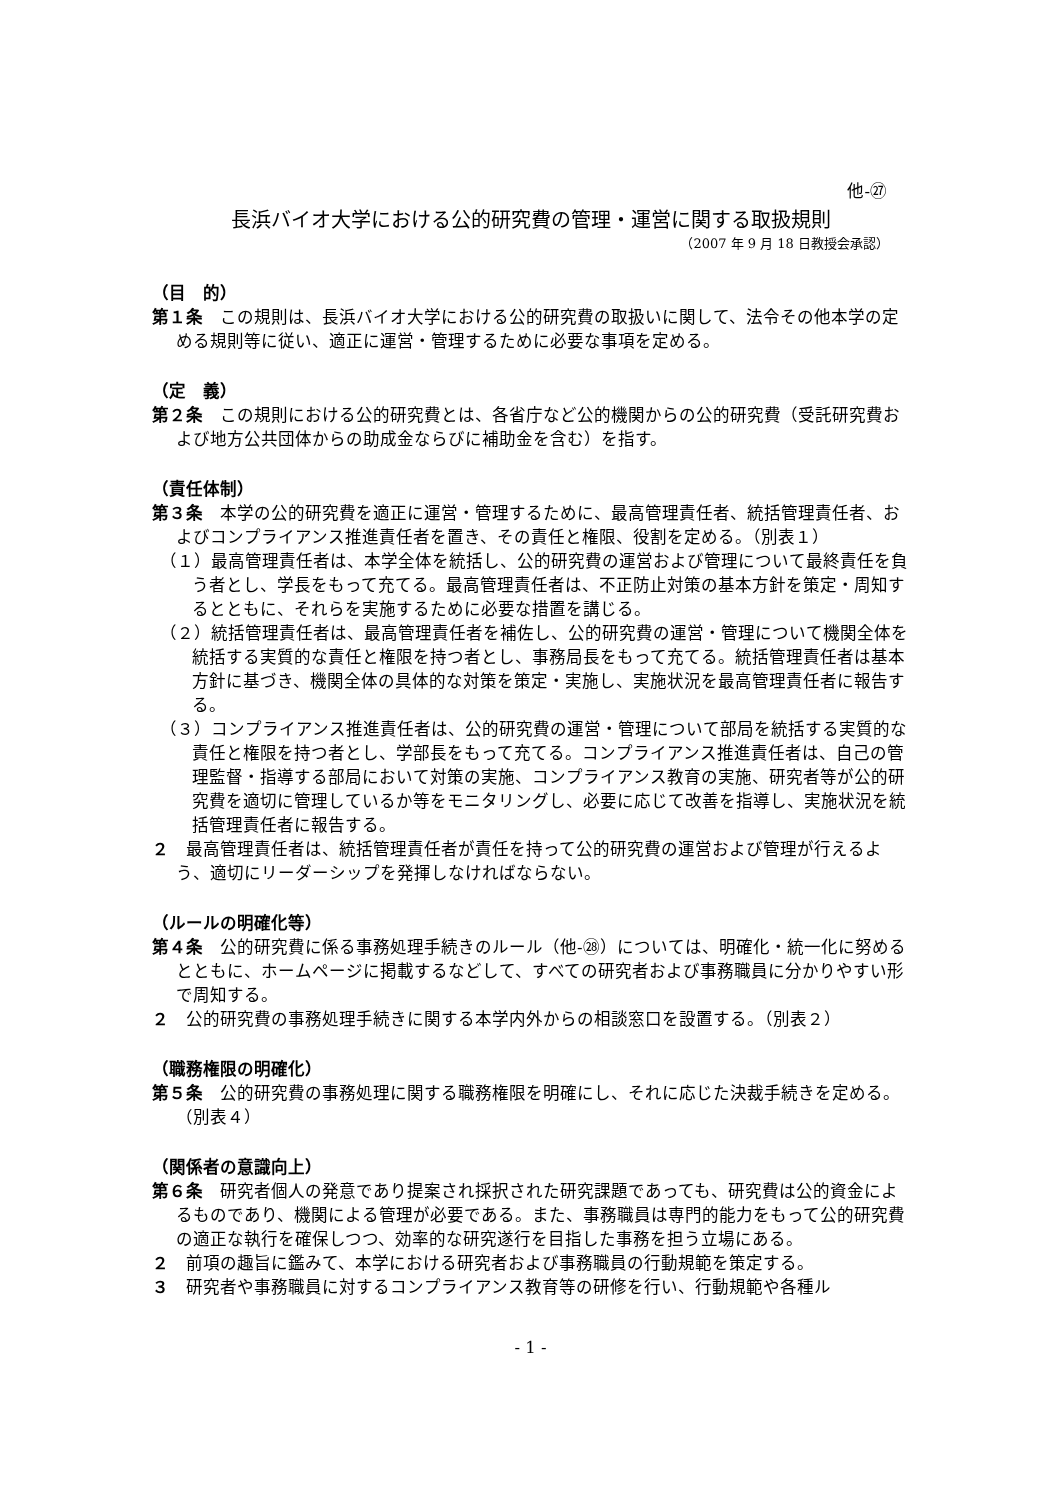他-㉗
長浜バイオ大学における公的研究費の管理・運営に関する取扱規則
（2007 年 9 月 18 日教授会承認）
（目　的）
第１条　この規則は、長浜バイオ大学における公的研究費の取扱いに関して、法令その他本学の定める規則等に従い、適正に運営・管理するために必要な事項を定める。
（定　義）
第２条　この規則における公的研究費とは、各省庁など公的機関からの公的研究費（受託研究費および地方公共団体からの助成金ならびに補助金を含む）を指す。
（責任体制）
第３条　本学の公的研究費を適正に運営・管理するために、最高管理責任者、統括管理責任者、およびコンプライアンス推進責任者を置き、その責任と権限、役割を定める。（別表１）
（１）最高管理責任者は、本学全体を統括し、公的研究費の運営および管理について最終責任を負う者とし、学長をもって充てる。最高管理責任者は、不正防止対策の基本方針を策定・周知するとともに、それらを実施するために必要な措置を講じる。
（２）統括管理責任者は、最高管理責任者を補佐し、公的研究費の運営・管理について機関全体を統括する実質的な責任と権限を持つ者とし、事務局長をもって充てる。統括管理責任者は基本方針に基づき、機関全体の具体的な対策を策定・実施し、実施状況を最高管理責任者に報告する。
（３）コンプライアンス推進責任者は、公的研究費の運営・管理について部局を統括する実質的な責任と権限を持つ者とし、学部長をもって充てる。コンプライアンス推進責任者は、自己の管理監督・指導する部局において対策の実施、コンプライアンス教育の実施、研究者等が公的研究費を適切に管理しているか等をモニタリングし、必要に応じて改善を指導し、実施状況を統括管理責任者に報告する。
２　最高管理責任者は、統括管理責任者が責任を持って公的研究費の運営および管理が行えるよう、適切にリーダーシップを発揮しなければならない。
（ルールの明確化等）
第４条　公的研究費に係る事務処理手続きのルール（他-㉘）については、明確化・統一化に努めるとともに、ホームページに掲載するなどして、すべての研究者および事務職員に分かりやすい形で周知する。
２　公的研究費の事務処理手続きに関する本学内外からの相談窓口を設置する。（別表２）
（職務権限の明確化）
第５条　公的研究費の事務処理に関する職務権限を明確にし、それに応じた決裁手続きを定める。（別表４）
（関係者の意識向上）
第６条　研究者個人の発意であり提案され採択された研究課題であっても、研究費は公的資金によるものであり、機関による管理が必要である。また、事務職員は専門的能力をもって公的研究費の適正な執行を確保しつつ、効率的な研究遂行を目指した事務を担う立場にある。
２　前項の趣旨に鑑みて、本学における研究者および事務職員の行動規範を策定する。
３　研究者や事務職員に対するコンプライアンス教育等の研修を行い、行動規範や各種ル
- 1 -